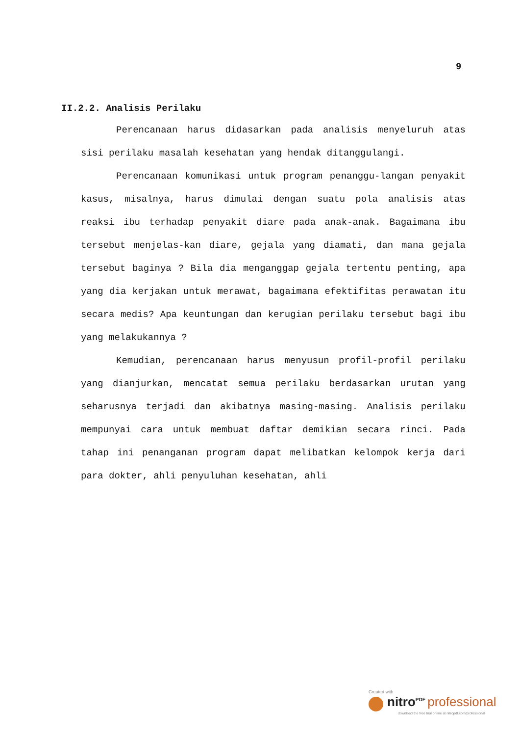9
II.2.2. Analisis Perilaku
Perencanaan harus didasarkan pada analisis menyeluruh atas sisi perilaku masalah kesehatan yang hendak ditanggulangi.
Perencanaan komunikasi untuk program penanggu-langan penyakit kasus, misalnya, harus dimulai dengan suatu pola analisis atas reaksi ibu terhadap penyakit diare pada anak-anak. Bagaimana ibu tersebut menjelas-kan diare, gejala yang diamati, dan mana gejala tersebut baginya ? Bila dia menganggap gejala tertentu penting, apa yang dia kerjakan untuk merawat, bagaimana efektifitas perawatan itu secara medis? Apa keuntungan dan kerugian perilaku tersebut bagi ibu yang melakukannya ?
Kemudian, perencanaan harus menyusun profil-profil perilaku yang dianjurkan, mencatat semua perilaku berdasarkan urutan yang seharusnya terjadi dan akibatnya masing-masing. Analisis perilaku mempunyai cara untuk membuat daftar demikian secara rinci. Pada tahap ini penanganan program dapat melibatkan kelompok kerja dari para dokter, ahli penyuluhan kesehatan, ahli
Created with
nitro<sup>PDF</sup> professional
download the free trial online at nitropdf.com/professional